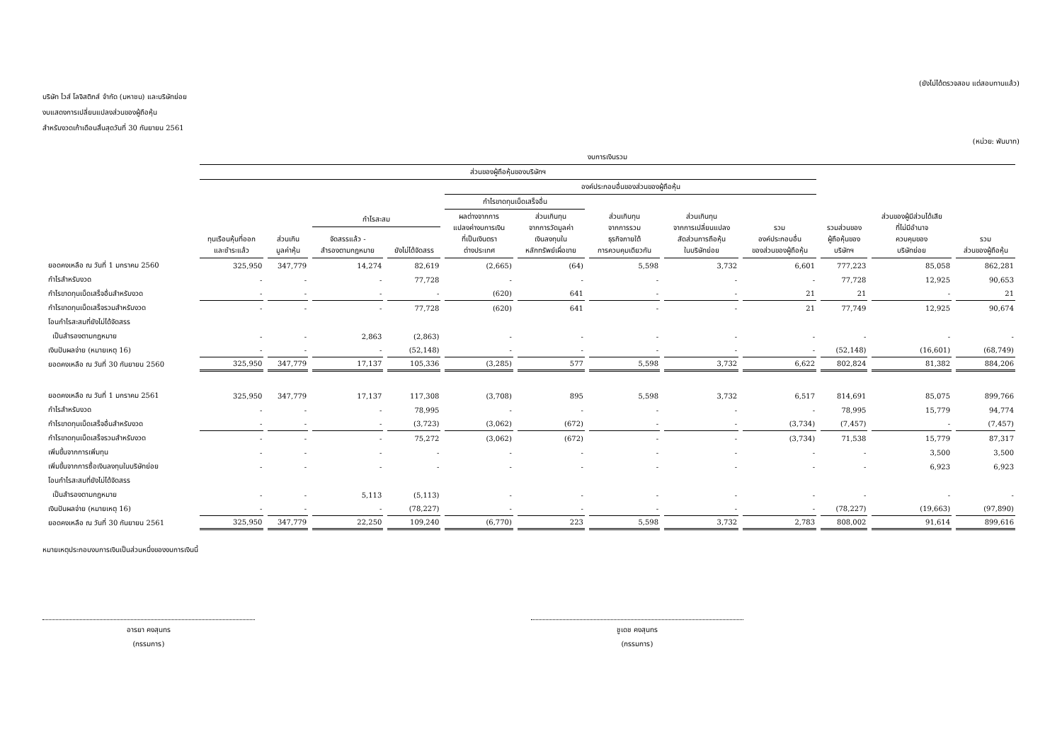(ยังไม่ได้ตรวจสอบ แต่สอบทานแล้ว)
บริษัท ไวส์ โลจิสติกส์ จำกัด (มหาชน) และบริษัทย่อย
งบแสดงการเปลี่ยนแปลงส่วนของผู้ถือหุ้น
สำหรับงวดเก้าเดือนสิ้นสุดวันที่ 30 กันยายน 2561
(หน่วย: พันบาท)
| | งบการเงินรวม | | | | | | | | | | | |
| --- | --- | --- | --- | --- | --- | --- | --- | --- | --- | --- | --- | --- |
| | ส่วนของผู้ถือหุ้นของบริษัทฯ | | | | | | | | | | | |
| | | | | | องค์ประกอบอื่นของส่วนของผู้ถือหุ้น | | | | | | | |
| | | | | | กำไรขาดทุนเบ็ดเสร็จอื่น | | | | | | | |
| | ทุนเรือนหุ้นที่ออก และชำระแล้ว | ส่วนเกิน มูลค่าหุ้น | กำไรสะสม | | ผลต่างจากการ แปลงค่างบการเงิน ที่เป็นเงินตรา ต่างประเทศ | ส่วนเกินทุน จากการวัดมูลค่า เงินลงทุนใน หลักทรัพย์เผื่อขาย | ส่วนเกินทุน จากการรวม ธุรกิจภายใต้ การควบคุมเดียวกัน | ส่วนเกินทุน จากการเปลี่ยนแปลง สัดส่วนการถือหุ้น ในบริษัทย่อย | รวม องค์ประกอบอื่น ของส่วนของผู้ถือหุ้น | รวมส่วนของ ผู้ถือหุ้นของ บริษัทฯ | ส่วนของผู้มีส่วนได้เสีย ที่ไม่มีอำนาจ ควบคุมของ บริษัทย่อย | รวม ส่วนของผู้ถือหุ้น |
| | | | จัดสรรแล้ว - สำรองตามกฎหมาย | ยังไม่ได้จัดสรร | | | | | | | | |
| ยอดคงเหลือ ณ วันที่ 1 มกราคม 2560 | 325,950 | 347,779 | 14,274 | 82,619 | (2,665) | (64) | 5,598 | 3,732 | 6,601 | 777,223 | 85,058 | 862,281 |
| กำไรสำหรับงวด | - | - | - | 77,728 | - | - | - | - | - | 77,728 | 12,925 | 90,653 |
| กำไรขาดทุนเบ็ดเสร็จอื่นสำหรับงวด | - | - | - | - | (620) | 641 | - | - | 21 | 21 | - | 21 |
| กำไรขาดทุนเบ็ดเสร็จรวมสำหรับงวด | - | - | - | 77,728 | (620) | 641 | - | - | 21 | 77,749 | 12,925 | 90,674 |
| โอนกำไรสะสมที่ยังไม่ได้จัดสรร | | | | | | | | | | | | |
| เป็นสำรองตามกฎหมาย | - | - | 2,863 | (2,863) | - | - | - | - | - | - | - | - |
| เงินปันผลจ่าย (หมายเหตุ 16) | - | - | - | (52,148) | - | - | - | - | - | (52,148) | (16,601) | (68,749) |
| ยอดคงเหลือ ณ วันที่ 30 กันยายน 2560 | 325,950 | 347,779 | 17,137 | 105,336 | (3,285) | 577 | 5,598 | 3,732 | 6,622 | 802,824 | 81,382 | 884,206 |
| ยอดคงเหลือ ณ วันที่ 1 มกราคม 2561 | 325,950 | 347,779 | 17,137 | 117,308 | (3,708) | 895 | 5,598 | 3,732 | 6,517 | 814,691 | 85,075 | 899,766 |
| กำไรสำหรับงวด | - | - | - | 78,995 | - | - | - | - | - | 78,995 | 15,779 | 94,774 |
| กำไรขาดทุนเบ็ดเสร็จอื่นสำหรับงวด | - | - | - | (3,723) | (3,062) | (672) | - | - | (3,734) | (7,457) | - | (7,457) |
| กำไรขาดทุนเบ็ดเสร็จรวมสำหรับงวด | - | - | - | 75,272 | (3,062) | (672) | - | - | (3,734) | 71,538 | 15,779 | 87,317 |
| เพิ่มขึ้นจากการเพิ่มทุน | - | - | - | - | - | - | - | - | - | - | 3,500 | 3,500 |
| เพิ่มขึ้นจากการซื้อเงินลงทุนในบริษัทย่อย | - | - | - | - | - | - | - | - | - | - | 6,923 | 6,923 |
| โอนกำไรสะสมที่ยังไม่ได้จัดสรร | | | | | | | | | | | | |
| เป็นสำรองตามกฎหมาย | - | - | 5,113 | (5,113) | - | - | - | - | - | - | - | - |
| เงินปันผลจ่าย (หมายเหตุ 16) | - | - | - | (78,227) | - | - | - | - | - | (78,227) | (19,663) | (97,890) |
| ยอดคงเหลือ ณ วันที่ 30 กันยายน 2561 | 325,950 | 347,779 | 22,250 | 109,240 | (6,770) | 223 | 5,598 | 3,732 | 2,783 | 808,002 | 91,614 | 899,616 |
หมายเหตุประกอบงบการเงินเป็นส่วนหนึ่งของงบการเงินนี้
อารยา คงสุนทร
(กรรมการ)
ชูเดช คงสุนทร
(กรรมการ)